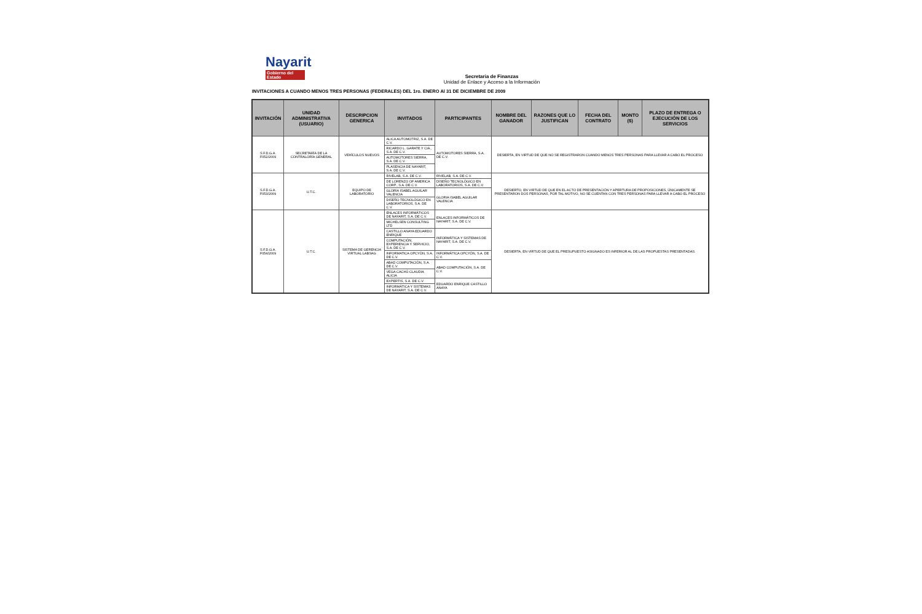Nayarit
Gobierno del Estado
Secretaria de Finanzas
Unidad de Enlace y Acceso a la Información
INVITACIONES A CUANDO MENOS TRES PERSONAS (FEDERALES) DEL 1ro. ENERO Al 31 DE DICIEMBRE DE 2009
| INVITACIÓN | UNIDAD ADMINISTRATIVA (USUARIO) | DESCRIPCION GENERICA | INVITADOS | PARTICIPANTES | NOMBRE DEL GANADOR | RAZONES QUE LO JUSTIFICAN | FECHA DEL CONTRATO | MONTO ($) | PLAZO DE ENTREGA O EJECUCIÓN DE LOS SERVICIOS |
| --- | --- | --- | --- | --- | --- | --- | --- | --- | --- |
| S.F.D.G.A. F052/2009 | SECRETARÍA DE LA CONTRALORÍA GENERAL | VEHÍCULOS NUEVOS | ALICA AUTOMOTRIZ, S.A. DE C.V. | AUTOMOTORES SIERRA, S.A. DE C.V. | DESIERTA, EN VIRTUD DE QUE NO SE REGISTRARON CUANDO MENOS TRES PERSONAS PARA LLEVAR A CABO EL PROCESO | | | | |
| | | | RICARDO L. GARATE Y CIA., S.A. DE C.V. | | | | | | |
| | | | AUTOMOTORES SIERRA, S.A. DE C.V. | | | | | | |
| | | | PLASENCIA DE NAYARIT, S.A. DE C.V. | | | | | | |
| S.F.D.G.A. F053/2009 | U.T.C. | EQUIPO DE LABORATORIO | RIVELAB, S.A. DE C.V. | RIVELAB, S.A. DE C.V. | DESIERTO, EN VIRTUD DE QUE EN EL ACTO DE PRESENTACIÓN Y APERTURA DE PROPOSICIONES, ÚNICAMENTE SE PRESENTARON DOS PERSONAS, POR TAL MOTIVO, NO SE CUENTAN CON TRES PERSONAS PARA LLEVAR A CABO EL PROCESO | | | | |
| | | | DE LORENZO OF AMERICA CORP., S.A. DE C.V. | DISEÑO TECNOLÓGICO EN LABORATORIOS, S.A. DE C.V. | | | | | |
| | | | GLORIA ISABEL AGUILAR VALENCIA | GLORIA ISABEL AGUILAR VALENCIA | | | | | |
| | | | DISEÑO TECNOLÓGICO EN LABORATORIOS, S.A. DE C.V. | | | | | | |
| S.F.D.G.A. F054/2009 | U.T.C. | SISTEMA DE GERENCIA VIRTUAL LABSAG | ENLACES INFORMÁTICOS DE NAYARIT, S.A. DE C.V. | ENLACES INFORMÁTICOS DE NAYARIT, S.A. DE C.V. | DESIERTA, EN VIRTUD DE QUE EL PRESUPUESTO ASIGNADO ES INFERIOR AL DE LAS PROPUESTAS PRESENTADAS. | | | | |
| | | | MICHELSEN CONSULTING LTD | | | | | | |
| | | | CASTILLO ANAYA EDUARDO ENRIQUE | INFORMÁTICA Y SISTEMAS DE NAYARIT, S.A. DE C.V. | | | | | |
| | | | COMPUTACIÓN, EXPERIENCIA Y SERVICIO, S.A. DE C.V. | | | | | | |
| | | | INFORMATICA OPCYÓN, S.A. DE C.V. | INFORMÁTICA OPCYÓN, S.A. DE C.V. | | | | | |
| | | | ABAD COMPUTACIÓN, S.A. DE C.V. | ABAD COMPUTACIÓN, S.A. DE C.V. | | | | | |
| | | | VEGA CACHÚ CLAUDIA ALICIA | | | | | | |
| | | | EXPERTIS, S.A. DE C.V. | EDUARDO ENRIQUE CASTILLO ANAYA | | | | | |
| | | | INFORMÁTICA Y SISTEMAS DE NAYARIT, S.A. DE C.V. | | | | | | |